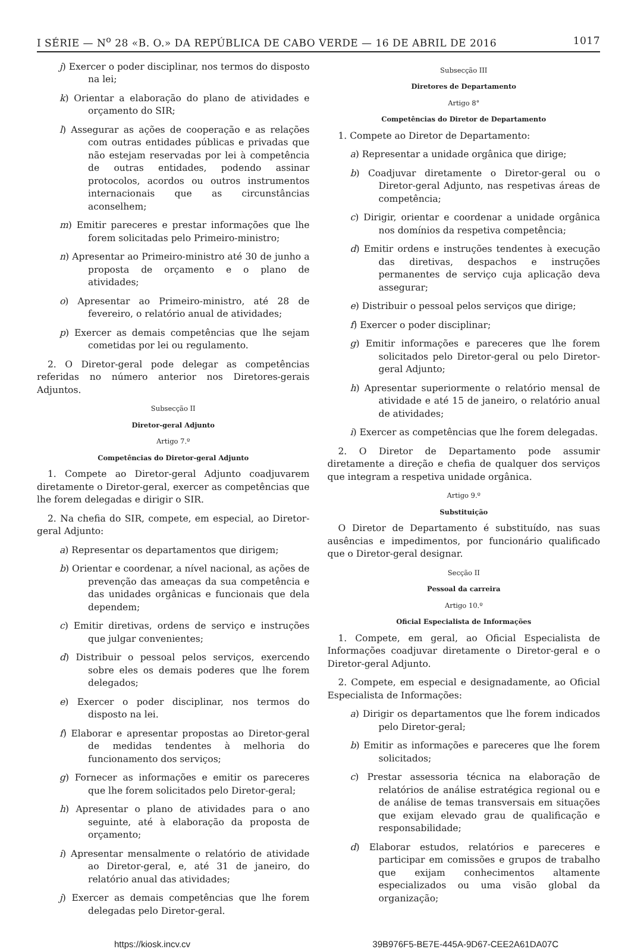I SÉRIE — N<sup>o</sup> 28 «B. O.» DA REPÚBLICA DE CABO VERDE — 16 DE ABRIL DE 2016 1017
j) Exercer o poder disciplinar, nos termos do disposto na lei;
k) Orientar a elaboração do plano de atividades e orçamento do SIR;
l) Assegurar as ações de cooperação e as relações com outras entidades públicas e privadas que não estejam reservadas por lei à competência de outras entidades, podendo assinar protocolos, acordos ou outros instrumentos internacionais que as circunstâncias aconselhem;
m) Emitir pareceres e prestar informações que lhe forem solicitadas pelo Primeiro-ministro;
n) Apresentar ao Primeiro-ministro até 30 de junho a proposta de orçamento e o plano de atividades;
o) Apresentar ao Primeiro-ministro, até 28 de fevereiro, o relatório anual de atividades;
p) Exercer as demais competências que lhe sejam cometidas por lei ou regulamento.
2. O Diretor-geral pode delegar as competências referidas no número anterior nos Diretores-gerais Adjuntos.
Subsecção II
Diretor-geral Adjunto
Artigo 7.º
Competências do Diretor-geral Adjunto
1. Compete ao Diretor-geral Adjunto coadjuvarem diretamente o Diretor-geral, exercer as competências que lhe forem delegadas e dirigir o SIR.
2. Na chefia do SIR, compete, em especial, ao Diretor-geral Adjunto:
a) Representar os departamentos que dirigem;
b) Orientar e coordenar, a nível nacional, as ações de prevenção das ameaças da sua competência e das unidades orgânicas e funcionais que dela dependem;
c) Emitir diretivas, ordens de serviço e instruções que julgar convenientes;
d) Distribuir o pessoal pelos serviços, exercendo sobre eles os demais poderes que lhe forem delegados;
e) Exercer o poder disciplinar, nos termos do disposto na lei.
f) Elaborar e apresentar propostas ao Diretor-geral de medidas tendentes à melhoria do funcionamento dos serviços;
g) Fornecer as informações e emitir os pareceres que lhe forem solicitados pelo Diretor-geral;
h) Apresentar o plano de atividades para o ano seguinte, até à elaboração da proposta de orçamento;
i) Apresentar mensalmente o relatório de atividade ao Diretor-geral, e, até 31 de janeiro, do relatório anual das atividades;
j) Exercer as demais competências que lhe forem delegadas pelo Diretor-geral.
Subsecção III
Diretores de Departamento
Artigo 8°
Competências do Diretor de Departamento
1. Compete ao Diretor de Departamento:
a) Representar a unidade orgânica que dirige;
b) Coadjuvar diretamente o Diretor-geral ou o Diretor-geral Adjunto, nas respetivas áreas de competência;
c) Dirigir, orientar e coordenar a unidade orgânica nos domínios da respetiva competência;
d) Emitir ordens e instruções tendentes à execução das diretivas, despachos e instruções permanentes de serviço cuja aplicação deva assegurar;
e) Distribuir o pessoal pelos serviços que dirige;
f) Exercer o poder disciplinar;
g) Emitir informações e pareceres que lhe forem solicitados pelo Diretor-geral ou pelo Diretor-geral Adjunto;
h) Apresentar superiormente o relatório mensal de atividade e até 15 de janeiro, o relatório anual de atividades;
i) Exercer as competências que lhe forem delegadas.
2. O Diretor de Departamento pode assumir diretamente a direção e chefia de qualquer dos serviços que integram a respetiva unidade orgânica.
Artigo 9.º
Substituição
O Diretor de Departamento é substituído, nas suas ausências e impedimentos, por funcionário qualificado que o Diretor-geral designar.
Secção II
Pessoal da carreira
Artigo 10.º
Oficial Especialista de Informações
1. Compete, em geral, ao Oficial Especialista de Informações coadjuvar diretamente o Diretor-geral e o Diretor-geral Adjunto.
2. Compete, em especial e designadamente, ao Oficial Especialista de Informações:
a) Dirigir os departamentos que lhe forem indicados pelo Diretor-geral;
b) Emitir as informações e pareceres que lhe forem solicitados;
c) Prestar assessoria técnica na elaboração de relatórios de análise estratégica regional ou e de análise de temas transversais em situações que exijam elevado grau de qualificação e responsabilidade;
d) Elaborar estudos, relatórios e pareceres e participar em comissões e grupos de trabalho que exijam conhecimentos altamente especializados ou uma visão global da organização;
https://kiosk.incv.cv 39B976F5-BE7E-445A-9D67-CEE2A61DA07C